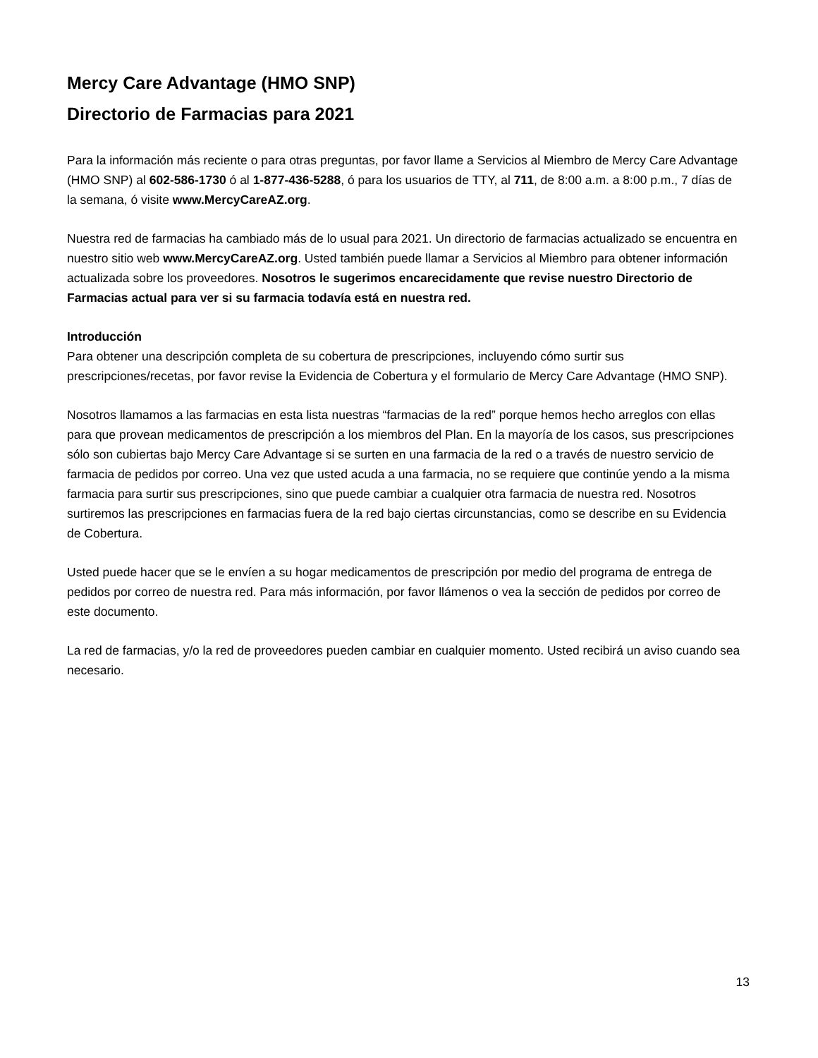Mercy Care Advantage (HMO SNP)
Directorio de Farmacias para 2021
Para la información más reciente o para otras preguntas, por favor llame a Servicios al Miembro de Mercy Care Advantage (HMO SNP) al 602-586-1730 ó al 1-877-436-5288, ó para los usuarios de TTY, al 711, de 8:00 a.m. a 8:00 p.m., 7 días de la semana, ó visite www.MercyCareAZ.org.
Nuestra red de farmacias ha cambiado más de lo usual para 2021. Un directorio de farmacias actualizado se encuentra en nuestro sitio web www.MercyCareAZ.org. Usted también puede llamar a Servicios al Miembro para obtener información actualizada sobre los proveedores. Nosotros le sugerimos encarecidamente que revise nuestro Directorio de Farmacias actual para ver si su farmacia todavía está en nuestra red.
Introducción
Para obtener una descripción completa de su cobertura de prescripciones, incluyendo cómo surtir sus prescripciones/recetas, por favor revise la Evidencia de Cobertura y el formulario de Mercy Care Advantage (HMO SNP).
Nosotros llamamos a las farmacias en esta lista nuestras “farmacias de la red” porque hemos hecho arreglos con ellas para que provean medicamentos de prescripción a los miembros del Plan. En la mayoría de los casos, sus prescripciones sólo son cubiertas bajo Mercy Care Advantage si se surten en una farmacia de la red o a través de nuestro servicio de farmacia de pedidos por correo. Una vez que usted acuda a una farmacia, no se requiere que continúe yendo a la misma farmacia para surtir sus prescripciones, sino que puede cambiar a cualquier otra farmacia de nuestra red. Nosotros surtiremos las prescripciones en farmacias fuera de la red bajo ciertas circunstancias, como se describe en su Evidencia de Cobertura.
Usted puede hacer que se le envíen a su hogar medicamentos de prescripción por medio del programa de entrega de pedidos por correo de nuestra red. Para más información, por favor llámenos o vea la sección de pedidos por correo de este documento.
La red de farmacias, y/o la red de proveedores pueden cambiar en cualquier momento. Usted recibirá un aviso cuando sea necesario.
13